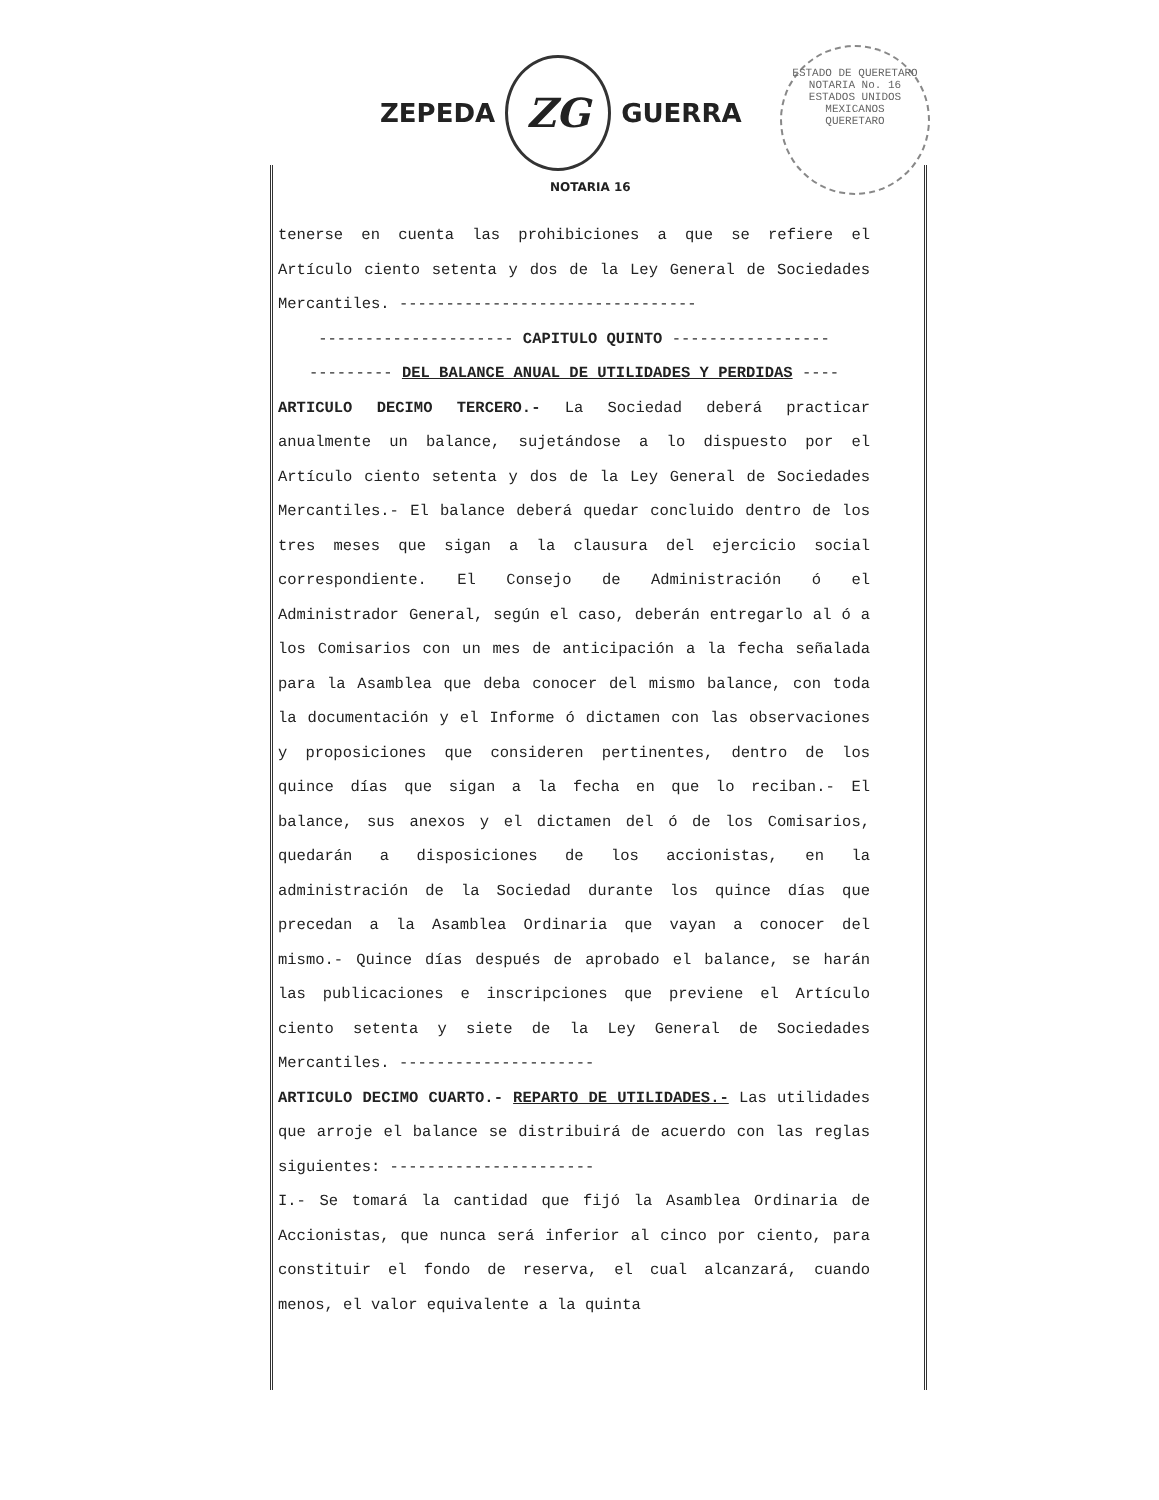ZEPEDA
ZG
GUERRA
NOTARIA 16
ESTADO DE QUERETARO
NOTARIA No. 16
ESTADOS UNIDOS MEXICANOS
QUERETARO
tenerse en cuenta las prohibiciones a que se refiere el Artículo ciento setenta y dos de la Ley General de Sociedades Mercantiles. --------------------------------
--------------------- CAPITULO QUINTO -----------------
--------- DEL BALANCE ANUAL DE UTILIDADES Y PERDIDAS ----
ARTICULO DECIMO TERCERO.- La Sociedad deberá practicar anualmente un balance, sujetándose a lo dispuesto por el Artículo ciento setenta y dos de la Ley General de Sociedades Mercantiles.- El balance deberá quedar concluido dentro de los tres meses que sigan a la clausura del ejercicio social correspondiente. El Consejo de Administración ó el Administrador General, según el caso, deberán entregarlo al ó a los Comisarios con un mes de anticipación a la fecha señalada para la Asamblea que deba conocer del mismo balance, con toda la documentación y el Informe ó dictamen con las observaciones y proposiciones que consideren pertinentes, dentro de los quince días que sigan a la fecha en que lo reciban.- El balance, sus anexos y el dictamen del ó de los Comisarios, quedarán a disposiciones de los accionistas, en la administración de la Sociedad durante los quince días que precedan a la Asamblea Ordinaria que vayan a conocer del mismo.- Quince días después de aprobado el balance, se harán las publicaciones e inscripciones que previene el Artículo ciento setenta y siete de la Ley General de Sociedades Mercantiles. ---------------------
ARTICULO DECIMO CUARTO.- REPARTO DE UTILIDADES.- Las utilidades que arroje el balance se distribuirá de acuerdo con las reglas siguientes: ----------------------
I.- Se tomará la cantidad que fijó la Asamblea Ordinaria de Accionistas, que nunca será inferior al cinco por ciento, para constituir el fondo de reserva, el cual alcanzará, cuando menos, el valor equivalente a la quinta